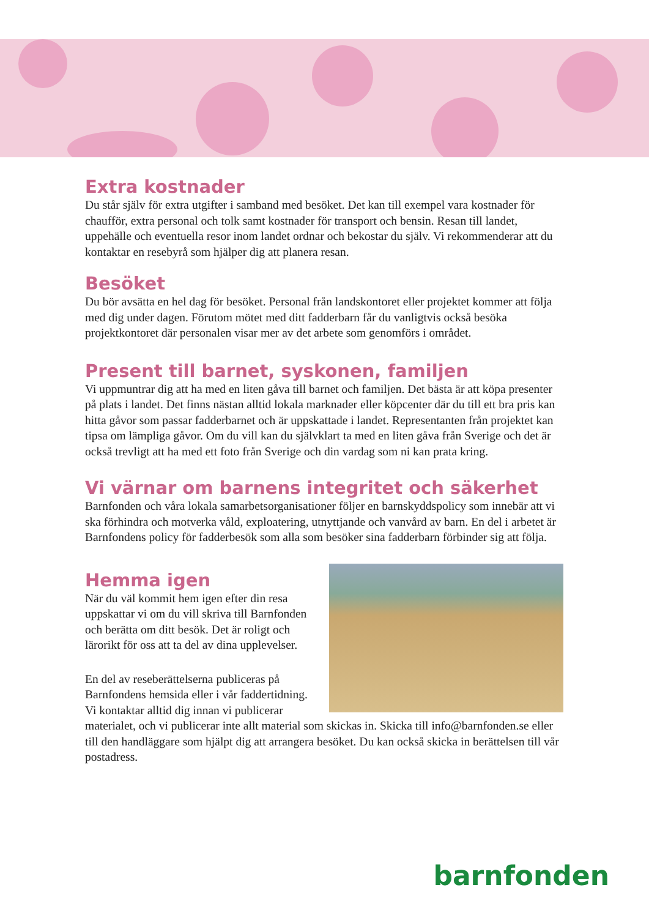Extra kostnader
Du står själv för extra utgifter i samband med besöket. Det kan till exempel vara kostnader för chaufför, extra personal och tolk samt kostnader för transport och bensin. Resan till landet, uppehälle och eventuella resor inom landet ordnar och bekostar du själv. Vi rekommenderar att du kontaktar en resebyrå som hjälper dig att planera resan.
Besöket
Du bör avsätta en hel dag för besöket. Personal från landskontoret eller projektet kommer att följa med dig under dagen. Förutom mötet med ditt fadderbarn får du vanligtvis också besöka projektkontoret där personalen visar mer av det arbete som genomförs i området.
Present till barnet, syskonen, familjen
Vi uppmuntrar dig att ha med en liten gåva till barnet och familjen. Det bästa är att köpa presenter på plats i landet. Det finns nästan alltid lokala marknader eller köpcenter där du till ett bra pris kan hitta gåvor som passar fadderbarnet och är uppskattade i landet. Representanten från projektet kan tipsa om lämpliga gåvor. Om du vill kan du självklart ta med en liten gåva från Sverige och det är också trevligt att ha med ett foto från Sverige och din vardag som ni kan prata kring.
Vi värnar om barnens integritet och säkerhet
Barnfonden och våra lokala samarbetsorganisationer följer en barnskyddspolicy som innebär att vi ska förhindra och motverka våld, exploatering, utnyttjande och vanvård av barn. En del i arbetet är Barnfondens policy för fadderbesök som alla som besöker sina fadderbarn förbinder sig att följa.
Hemma igen
När du väl kommit hem igen efter din resa uppskattar vi om du vill skriva till Barnfonden och berätta om ditt besök. Det är roligt och lärorikt för oss att ta del av dina upplevelser.
En del av reseberättelserna publiceras på Barnfondens hemsida eller i vår faddertidning. Vi kontaktar alltid dig innan vi publicerar materialet, och vi publicerar inte allt material som skickas in. Skicka till info@barnfonden.se eller till den handläggare som hjälpt dig att arrangera besöket. Du kan också skicka in berättelsen till vår postadress.
barnfonden